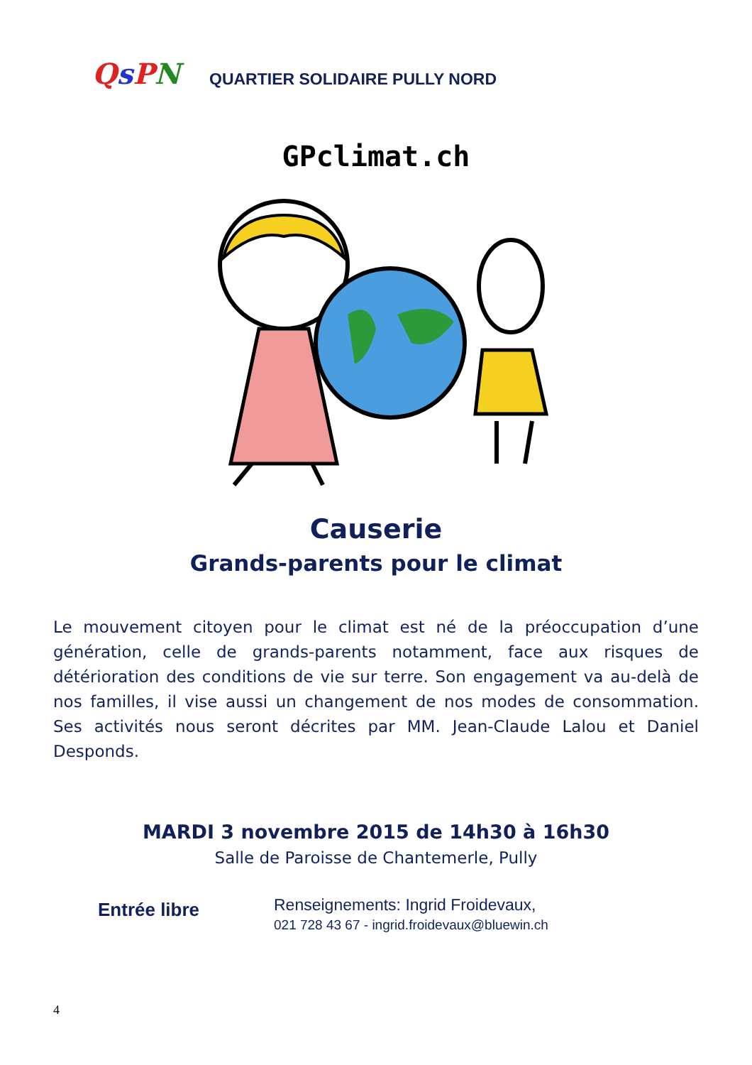QsPN
QUARTIER SOLIDAIRE PULLY NORD
GPclimat.ch
Causerie
Grands-parents pour le climat
Le mouvement citoyen pour le climat est né de la préoccupation d’une génération, celle de grands-parents notamment, face aux risques de détérioration des conditions de vie sur terre. Son engagement va au-delà de nos familles, il vise aussi un changement de nos modes de consommation. Ses activités nous seront décrites par MM. Jean-Claude Lalou et Daniel Desponds.
MARDI 3 novembre 2015 de 14h30 à 16h30
Salle de Paroisse de Chantemerle, Pully
Entrée libre
Renseignements: Ingrid Froidevaux,
021 728 43 67 - ingrid.froidevaux@bluewin.ch
4